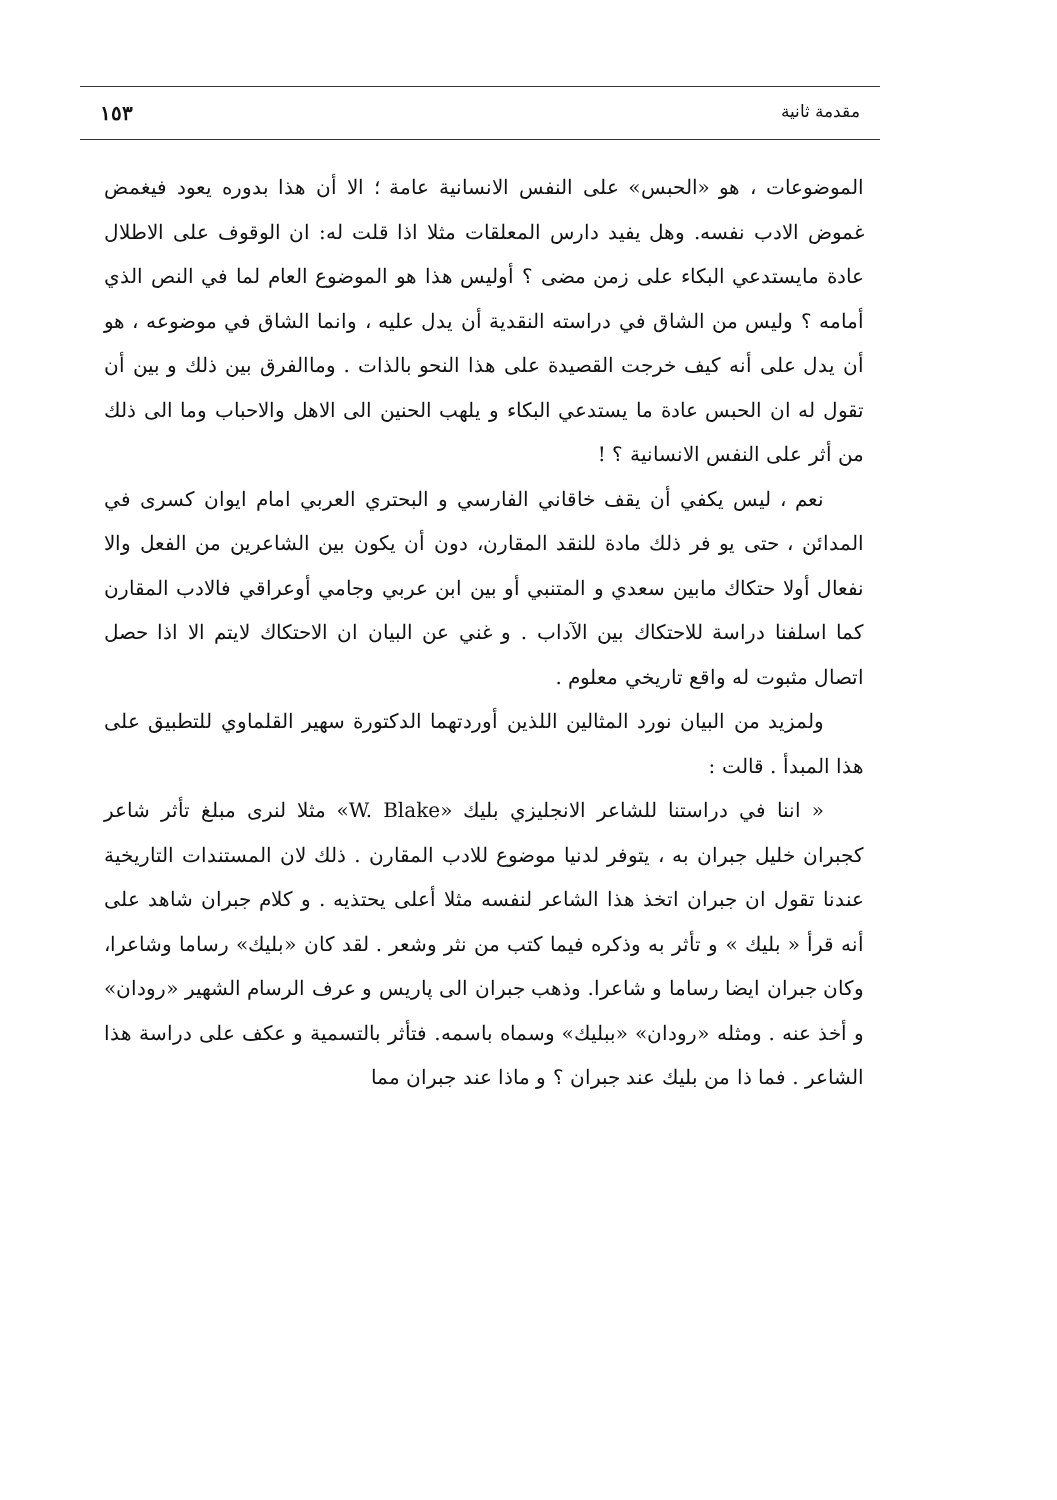مقدمة ثانية ١٥٣
الموضوعات ، هو «الحبس» على النفس الانسانية عامة ؛ الا أن هذا بدوره يعود فيغمض غموض الادب نفسه. وهل يفيد دارس المعلقات مثلا اذا قلت له: ان الوقوف على الاطلال عادة مايستدعي البكاء على زمن مضى ؟ أوليس هذا هو الموضوع العام لما في النص الذي أمامه ؟ وليس من الشاق في دراسته النقدية أن يدل عليه ، وانما الشاق في موضوعه ، هو أن يدل على أنه كيف خرجت القصيدة على هذا النحو بالذات . وماالفرق بين ذلك و بين أن تقول له ان الحبس عادة ما يستدعي البكاء و يلهب الحنين الى الاهل والاحباب وما الى ذلك من أثر على النفس الانسانية ؟ !
نعم ، ليس يكفي أن يقف خاقاني الفارسي و البحتري العربي امام ايوان كسرى في المدائن ، حتى يو فر ذلك مادة للنقد المقارن، دون أن يكون بين الشاعرين من الفعل والا نفعال أولا حتكاك مابين سعدي و المتنبي أو بين ابن عربي وجامي أوعراقي فالادب المقارن كما اسلفنا دراسة للاحتكاك بين الآداب . و غني عن البيان ان الاحتكاك لايتم الا اذا حصل اتصال مثبوت له واقع تاريخي معلوم .
ولمزيد من البيان نورد المثالين اللذين أوردتهما الدكتورة سهير القلماوي للتطبيق على هذا المبدأ . قالت :
« اننا في دراستنا للشاعر الانجليزي بليك «W. Blake» مثلا لنرى مبلغ تأثر شاعر كجبران خليل جبران به ، يتوفر لدنيا موضوع للادب المقارن . ذلك لان المستندات التاريخية عندنا تقول ان جبران اتخذ هذا الشاعر لنفسه مثلا أعلى يحتذيه . و كلام جبران شاهد على أنه قرأ « بليك » و تأثر به وذكره فيما كتب من نثر وشعر . لقد كان «بليك» رساما وشاعرا، وكان جبران ايضا رساما و شاعرا. وذهب جبران الى پاريس و عرف الرسام الشهير «رودان» و أخذ عنه . ومثله «رودان» «ببليك» وسماه باسمه. فتأثر بالتسمية و عكف على دراسة هذا الشاعر . فما ذا من بليك عند جبران ؟ و ماذا عند جبران مما